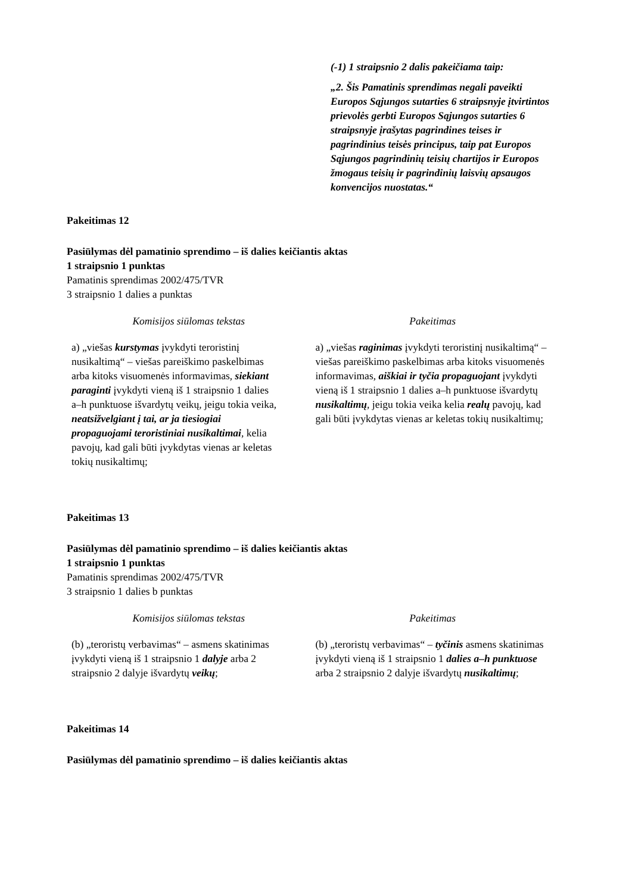(-1) 1 straipsnio 2 dalis pakeičiama taip:
„2. Šis Pamatinis sprendimas negali paveikti Europos Sąjungos sutarties 6 straipsnyje įtvirtintos prievolės gerbti Europos Sąjungos sutarties 6 straipsnyje įrašytas pagrindines teises ir pagrindinius teisės principus, taip pat Europos Sąjungos pagrindinių teisių chartijos ir Europos žmogaus teisių ir pagrindinių laisvių apsaugos konvencijos nuostatas.“
Pakeitimas 12
Pasiūlymas dėl pamatinio sprendimo – iš dalies keičiantis aktas
1 straipsnio 1 punktas
Pamatinis sprendimas 2002/475/TVR
3 straipsnio 1 dalies a punktas
| Komisijos siūlomas tekstas | Pakeitimas |
| --- | --- |
| a) „viešas kurstymas įvykdyti teroristinį nusikaltimą“ – viešas pareiškimo paskelbimas arba kitoks visuomenės informavimas, siekiant paraginti įvykdyti vieną iš 1 straipsnio 1 dalies a–h punktuose išvardytų veikų, jeigu tokia veika, neatsižvelgiant į tai, ar ja tiesiogiai propaguojami teroristiniai nusikaltimai , kelia pavojų, kad gali būti įvykdytas vienas ar keletas tokių nusikaltimų; | a) „viešas raginimas įvykdyti teroristinį nusikaltimą“ – viešas pareiškimo paskelbimas arba kitoks visuomenės informavimas, aiškiai ir tyčia propaguojant įvykdyti vieną iš 1 straipsnio 1 dalies a–h punktuose išvardytų nusikaltimų , jeigu tokia veika kelia realų pavojų, kad gali būti įvykdytas vienas ar keletas tokių nusikaltimų; |
Pakeitimas 13
Pasiūlymas dėl pamatinio sprendimo – iš dalies keičiantis aktas
1 straipsnio 1 punktas
Pamatinis sprendimas 2002/475/TVR
3 straipsnio 1 dalies b punktas
| Komisijos siūlomas tekstas | Pakeitimas |
| --- | --- |
| (b) „teroristų verbavimas“ – asmens skatinimas įvykdyti vieną iš 1 straipsnio 1 dalyje arba 2 straipsnio 2 dalyje išvardytų veikų ; | (b) „teroristų verbavimas“ – tyčinis asmens skatinimas įvykdyti vieną iš 1 straipsnio 1 dalies a–h punktuose arba 2 straipsnio 2 dalyje išvardytų nusikaltimų ; |
Pakeitimas 14
Pasiūlymas dėl pamatinio sprendimo – iš dalies keičiantis aktas